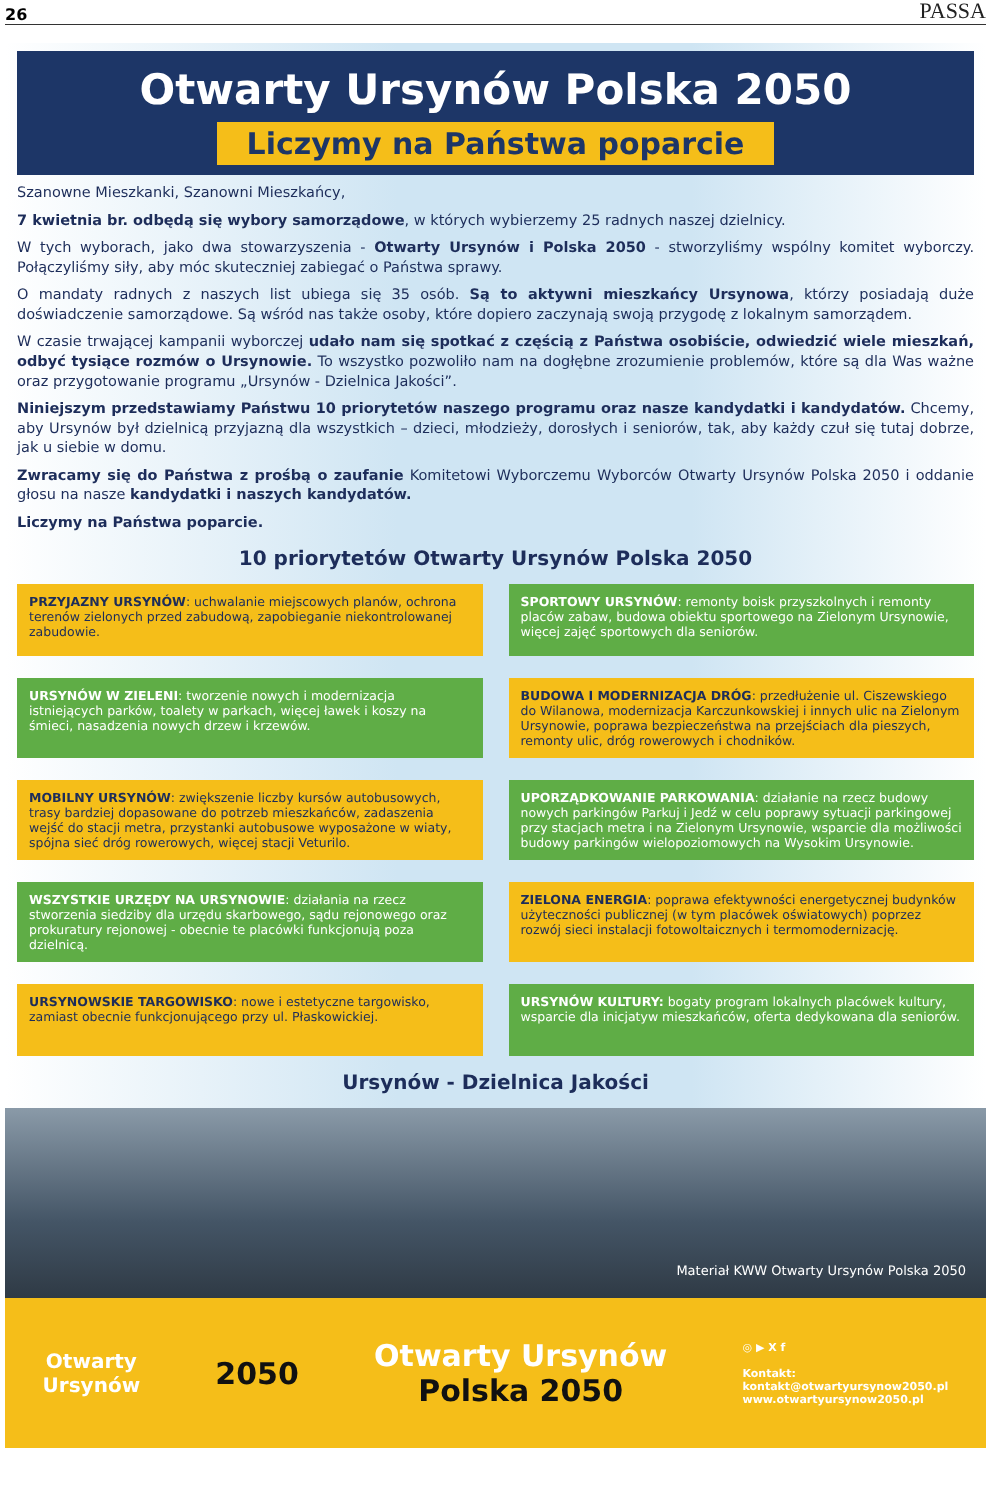26 PASSA
Otwarty Ursynów Polska 2050
Liczymy na Państwa poparcie
Szanowne Mieszkanki, Szanowni Mieszkańcy,
7 kwietnia br. odbędą się wybory samorządowe, w których wybierzemy 25 radnych naszej dzielnicy.
W tych wyborach, jako dwa stowarzyszenia - Otwarty Ursynów i Polska 2050 - stworzyliśmy wspólny komitet wyborczy. Połączyliśmy siły, aby móc skuteczniej zabiegać o Państwa sprawy.
O mandaty radnych z naszych list ubiega się 35 osób. Są to aktywni mieszkańcy Ursynowa, którzy posiadają duże doświadczenie samorządowe. Są wśród nas także osoby, które dopiero zaczynają swoją przygodę z lokalnym samorządem.
W czasie trwającej kampanii wyborczej udało nam się spotkać z częścią z Państwa osobiście, odwiedzić wiele mieszkań, odbyć tysiące rozmów o Ursynowie. To wszystko pozwoliło nam na dogłębne zrozumienie problemów, które są dla Was ważne oraz przygotowanie programu „Ursynów - Dzielnica Jakości”.
Niniejszym przedstawiamy Państwu 10 priorytetów naszego programu oraz nasze kandydatki i kandydatów. Chcemy, aby Ursynów był dzielnicą przyjazną dla wszystkich – dzieci, młodzieży, dorosłych i seniorów, tak, aby każdy czuł się tutaj dobrze, jak u siebie w domu.
Zwracamy się do Państwa z prośbą o zaufanie Komitetowi Wyborczemu Wyborców Otwarty Ursynów Polska 2050 i oddanie głosu na nasze kandydatki i naszych kandydatów.
Liczymy na Państwa poparcie.
10 priorytetów Otwarty Ursynów Polska 2050
PRZYJAZNY URSYNÓW: uchwalanie miejscowych planów, ochrona terenów zielonych przed zabudową, zapobieganie niekontrolowanej zabudowie.
SPORTOWY URSYNÓW: remonty boisk przyszkolnych i remonty placów zabaw, budowa obiektu sportowego na Zielonym Ursynowie, więcej zajęć sportowych dla seniorów.
URSYNÓW W ZIELENI: tworzenie nowych i modernizacja istniejących parków, toalety w parkach, więcej ławek i koszy na śmieci, nasadzenia nowych drzew i krzewów.
BUDOWA I MODERNIZACJA DRÓG: przedłużenie ul. Ciszewskiego do Wilanowa, modernizacja Karczunkowskiej i innych ulic na Zielonym Ursynowie, poprawa bezpieczeństwa na przejściach dla pieszych, remonty ulic, dróg rowerowych i chodników.
MOBILNY URSYNÓW: zwiększenie liczby kursów autobusowych, trasy bardziej dopasowane do potrzeb mieszkańców, zadaszenia wejść do stacji metra, przystanki autobusowe wyposażone w wiaty, spójna sieć dróg rowerowych, więcej stacji Veturilo.
UPORZĄDKOWANIE PARKOWANIA: działanie na rzecz budowy nowych parkingów Parkuj i Jedź w celu poprawy sytuacji parkingowej przy stacjach metra i na Zielonym Ursynowie, wsparcie dla możliwości budowy parkingów wielopoziomowych na Wysokim Ursynowie.
WSZYSTKIE URZĘDY NA URSYNOWIE: działania na rzecz stworzenia siedziby dla urzędu skarbowego, sądu rejonowego oraz prokuratury rejonowej - obecnie te placówki funkcjonują poza dzielnicą.
ZIELONA ENERGIA: poprawa efektywności energetycznej budynków użyteczności publicznej (w tym placówek oświatowych) poprzez rozwój sieci instalacji fotowoltaicznych i termomodernizację.
URSYNOWSKIE TARGOWISKO: nowe i estetyczne targowisko, zamiast obecnie funkcjonującego przy ul. Płaskowickiej.
URSYNÓW KULTURY: bogaty program lokalnych placówek kultury, wsparcie dla inicjatyw mieszkańców, oferta dedykowana dla seniorów.
Ursynów - Dzielnica Jakości
Materiał KWW Otwarty Ursynów Polska 2050
Otwarty
Ursynów
2050
Otwarty Ursynów
Polska 2050
◎ ▶ X f
Kontakt:
kontakt@otwartyursynow2050.pl
www.otwartyursynow2050.pl